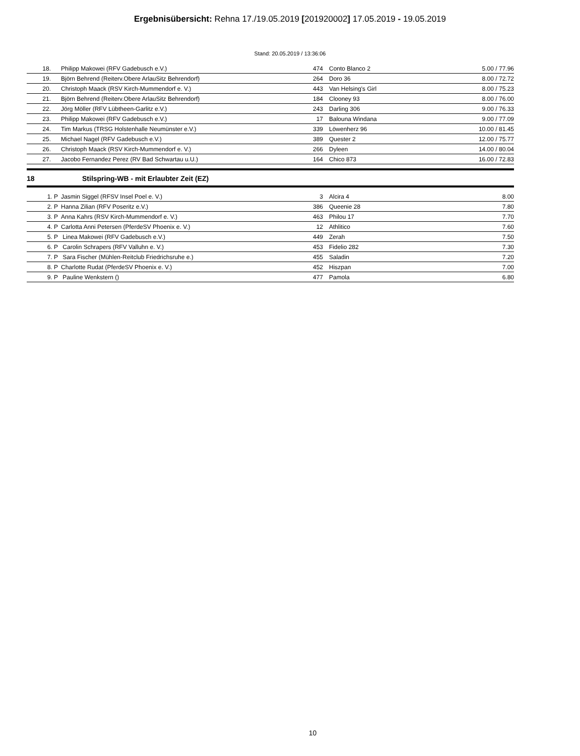Ergebnisübersicht: Rehna 17./19.05.2019 [201920002] 17.05.2019 - 19.05.2019
Stand: 20.05.2019 / 13:36:06
| 18. | | Philipp Makowei (RFV Gadebusch e.V.) | 474 | | Conto Blanco 2 | 5.00 / 77.96 |
| 19. | | Björn Behrend (Reiterv.Obere ArlauSitz Behrendorf) | 264 | | Doro 36 | 8.00 / 72.72 |
| 20. | | Christoph Maack (RSV Kirch-Mummendorf e. V.) | 443 | | Van Helsing's Girl | 8.00 / 75.23 |
| 21. | | Björn Behrend (Reiterv.Obere ArlauSitz Behrendorf) | 184 | | Clooney 93 | 8.00 / 76.00 |
| 22. | | Jörg Möller (RFV Lübtheen-Garlitz e.V.) | 243 | | Darling 306 | 9.00 / 76.33 |
| 23. | | Philipp Makowei (RFV Gadebusch e.V.) | 17 | | Balouna Windana | 9.00 / 77.09 |
| 24. | | Tim Markus (TRSG Holstenhalle Neumünster e.V.) | 339 | | Löwenherz 96 | 10.00 / 81.45 |
| 25. | | Michael Nagel (RFV Gadebusch e.V.) | 389 | | Quester 2 | 12.00 / 75.77 |
| 26. | | Christoph Maack (RSV Kirch-Mummendorf e. V.) | 266 | | Dyleen | 14.00 / 80.04 |
| 27. | | Jacobo Fernandez Perez (RV Bad Schwartau u.U.) | 164 | | Chico 873 | 16.00 / 72.83 |
18 Stilspring-WB - mit Erlaubter Zeit (EZ)
| 1. P | | Jasmin Siggel (RFSV Insel Poel e. V.) | 3 | | Alcira 4 | 8.00 |
| 2. P | | Hanna Zilian (RFV Poseritz e.V.) | 386 | | Queenie 28 | 7.80 |
| 3. P | | Anna Kahrs (RSV Kirch-Mummendorf e. V.) | 463 | | Philou 17 | 7.70 |
| 4. P | | Carlotta Anni Petersen (PferdeSV Phoenix e. V.) | 12 | | Athlitico | 7.60 |
| 5. P | | Linea Makowei (RFV Gadebusch e.V.) | 449 | | Zerah | 7.50 |
| 6. P | | Carolin Schrapers (RFV Valluhn e. V.) | 453 | | Fidelio 282 | 7.30 |
| 7. P | | Sara Fischer (Mühlen-Reitclub Friedrichsruhe e.) | 455 | | Saladin | 7.20 |
| 8. P | | Charlotte Rudat (PferdeSV Phoenix e. V.) | 452 | | Hiszpan | 7.00 |
| 9. P | | Pauline Wenkstern () | 477 | | Pamola | 6.80 |
10